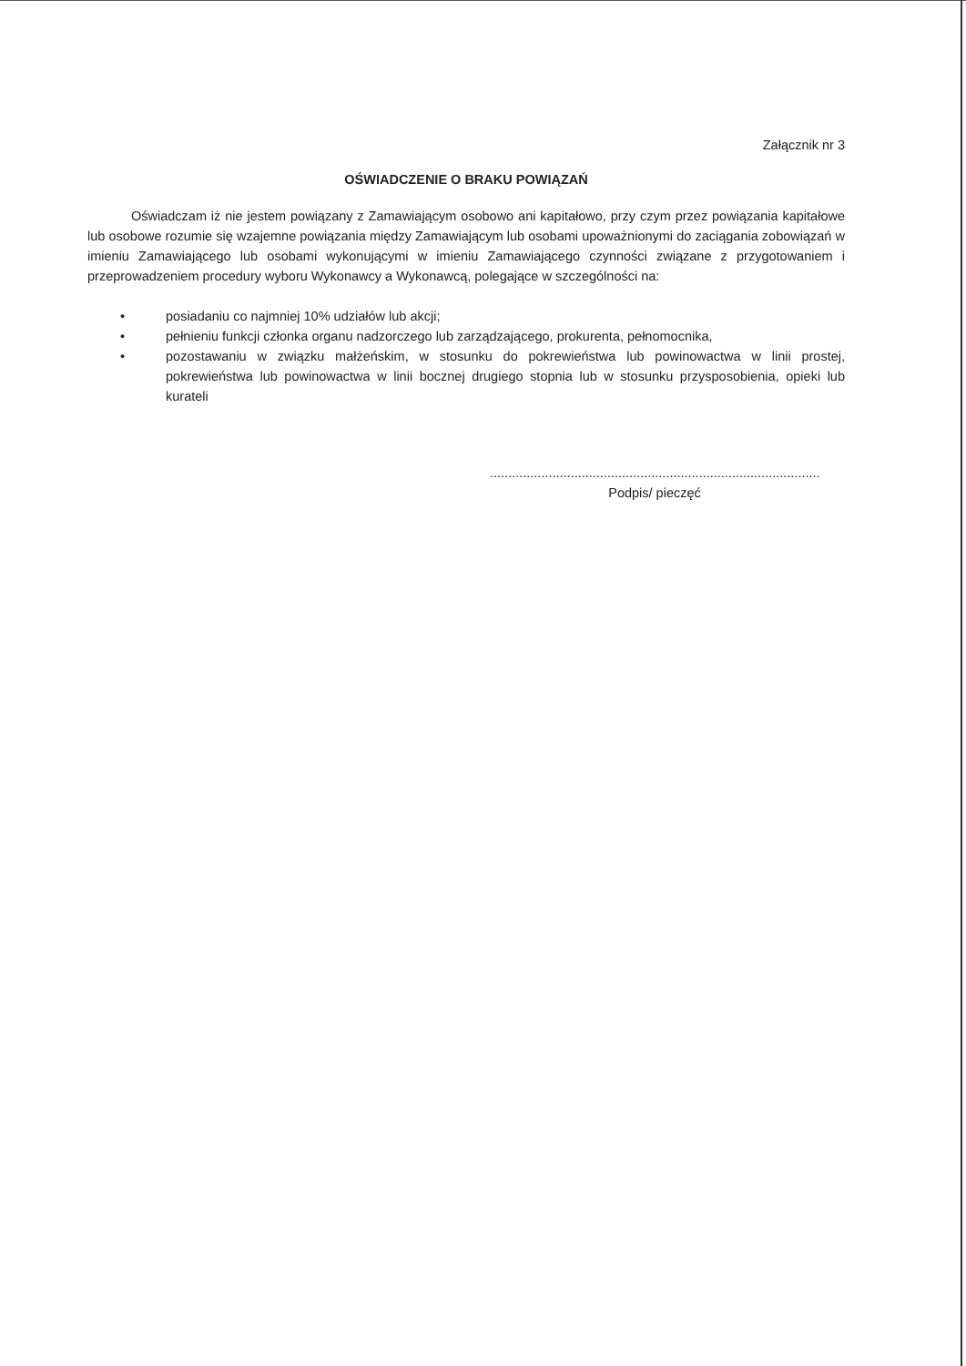Załącznik nr 3
OŚWIADCZENIE O BRAKU POWIĄZAŃ
Oświadczam iż nie jestem powiązany z Zamawiającym osobowo ani kapitałowo, przy czym przez powiązania kapitałowe lub osobowe rozumie się wzajemne powiązania między Zamawiającym lub osobami upoważnionymi do zaciągania zobowiązań w imieniu Zamawiającego lub osobami wykonującymi w imieniu Zamawiającego czynności związane z przygotowaniem i przeprowadzeniem procedury wyboru Wykonawcy a Wykonawcą, polegające w szczególności na:
• posiadaniu co najmniej 10% udziałów lub akcji;
• pełnieniu funkcji członka organu nadzorczego lub zarządzającego, prokurenta, pełnomocnika,
• pozostawaniu w związku małżeńskim, w stosunku do pokrewieństwa lub powinowactwa w linii prostej, pokrewieństwa lub powinowactwa w linii bocznej drugiego stopnia lub w stosunku przysposobienia, opieki lub kurateli
..........................................................................................
Podpis/ pieczęć